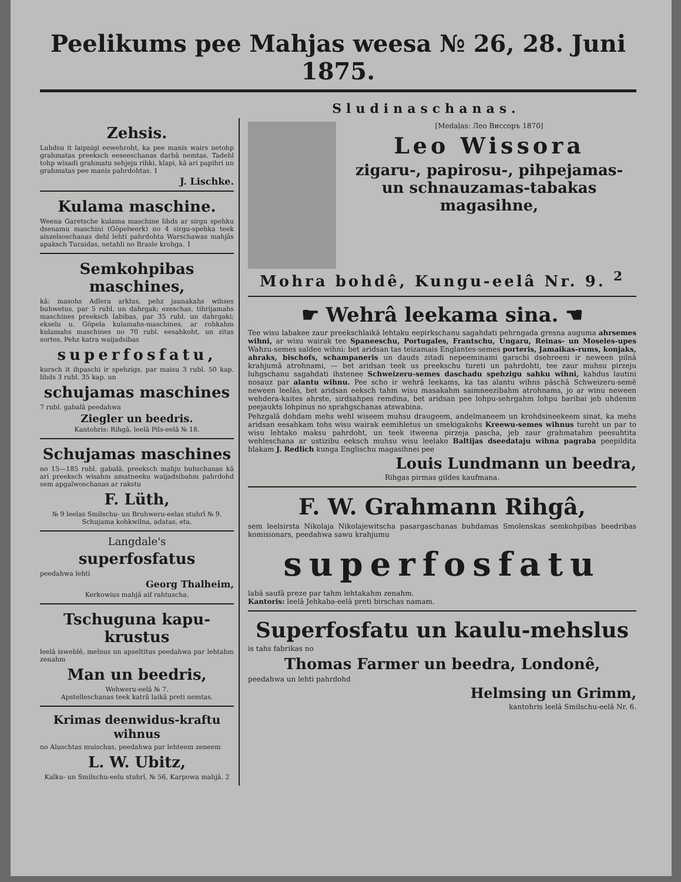Peelikums pee Mahjas weesa № 26, 28. Juni 1875.
Sludinaschanas.
Zehsis.
Luhdsu it laipnigi eewehroht, ka pee manis wairs netohp grahmatas preeksch eeseeschanas darbâ nemtas. Tadehl tohp wisadi grahmatu sehjeju rihki, klapi, kâ ari papihri un grahmatas pee manis pahrdohtas. 1
J. Lischke.
Kulama maschine.
Weena Garetsche kulama maschine lihds ar sirgu spehku dsenamu maschini (Göpelwerk) no 4 sirgu-spehka teek aiszelsoschanas dehl lehti pahrdohta Warschawas mahjâs apaksch Turaidas, netahli no Brasle krohga. 1
Semkohpibas maschines,
kâ: masohs Adlera arklus, pehz jaunakahs wihses buhwetus, par 5 rubl. un dahrgak; ezeschas, tihrijamahs maschines preeksch labibas, par 35 rubl. un dahrgaki; ekselu u. Göpela kulamahs-maschines, ar rohkahm kulamahs maschines no 70 rubl. eesahkoht, un zitas sortes. Pehz katra waijadsibas
superfosfatu,
kursch it ihpaschi ir spehzigs, par maisu 3 rubl. 50 kap. lihds 3 rubl. 35 kap. un
schujamas maschines
7 rubl. gabalâ peedahwa
Ziegler un beedris.
Kantohris: Rihgâ, leelâ Pils-eelâ № 18.
Schujamas maschines
no 15—185 rubl. gabalâ, preeksch mahju buhschanas kâ ari preeksch wisahm amatneeku waijadsibahm pahrdohd sem apgalwoschanas ar rakstu
F. Lüth,
№ 9 leelas Smilschu- un Bruhweru-eelas stuhrî № 9. Schujama kohkwilna, adatas, eta.
Langdale's
superfosfatus
peedahwa lehti
Georg Thalheim,
Kerkowius mahjâ aif rahtuscha.
Tschuguna kapu-krustus
leelâ isweblê, melnus un apseltitus peedahwa par lehtahm zenahm
Man un beedris,
Wehweru-eelâ № 7.
Apstelleschanas teek katrâ laikâ preti nemtas.
Krimas deenwidus-kraftu wihnus
no Aluschtas muischas, peedahwa par lehteem zeneem
L. W. Ubitz,
Kalku- un Smilschu-eelu stuhrî, № 56, Karpowa mahjâ. 2
[Medaļas: Лео Виссоръ 1870]
Leo Wissora
zigaru-, papirosu-, pihpejamas- un schnauzamas-tabakas magasihne,
Mohra bohdê, Kungu-eelâ Nr. 9. <sup>2</sup>
☛ Wehrâ leekama sina. ☚
Tee wisu labakee zaur preekschlaikâ lehtaku eepirkschanu sagahdati pehrngada gresna auguma ahrsemes wihni, ar wisu wairak tee Spaneeschu, Portugales, Frantschu, Ungaru, Reinas- un Moseles-upes Wahzu-semes saldee wihni: bet aridsan tas teizamais Englantes-semes porteris, Jamaikas-rums, konjaks, ahraks, bischofs, schampaneris un dauds zitadi nepeeminami garschi dsehreeni ir neween pilnâ krahjumâ atrohnami, — bet aridsan teek us preekschu tureti un pahrdohti, tee zaur muhsu pirzeju luhgschanu sagahdati ihstenee Schweizeru-semes daschadu spehzigu sahku wihni, kahdus lautini nosauz par alantu wihnu. Pee scho ir wehrâ leekams, ka tas alantu wihns pâschâ Schweizeru-semê neween leelâs, bet aridsan eeksch tahm wisu masakahm saimneezibahm atrohnams, jo ar winu neween wehdera-kaites ahrste, sirdsahpes remdina, bet aridsan pee lohpu-sehrgahm lohpu baribai jeb uhdenim peejaukts lohpinus no sprahgschanas atswabina.
Pehzgalâ dohdam mehs wehl wiseem muhsu draugeem, andelmaneem un krohdsineekeem sinat, ka mehs aridsan eesahkam tohs wisu wairak eemihletus un smekigakohs Kreewu-semes wihnus tureht un par to wisu lehtako maksu pahrdoht, un teek itweena pirzeja pascha, jeb zaur grahmatahm peesuhtita wehleschana ar ustizibu eeksch muhsu wisu leelako Baltijas dseedataju wihna pagraba peepildita blakam J. Redlich kunga Englischu magasihnei pee
Louis Lundmann un beedra,
Rihgas pirmas gildes kaufmana.
F. W. Grahmann Rihgâ,
sem leelsirsta Nikolaja Nikolajewitscha pasargaschanas buhdamas Smolenskas semkohpibas beedribas komisionars, peedahwa sawu krahjumu
superfosfatu
labâ saufâ preze par tahm lehtakahm zenahm.
Kantoris: leelâ Jehkaba-eelâ preti birschas namam.
Superfosfatu un kaulu-mehslus
is tahs fabrikas no
Thomas Farmer un beedra, Londonê,
peedahwa un lehti pahrdohd
Helmsing un Grimm,
kantohris leelâ Smilschu-eelâ Nr. 6.